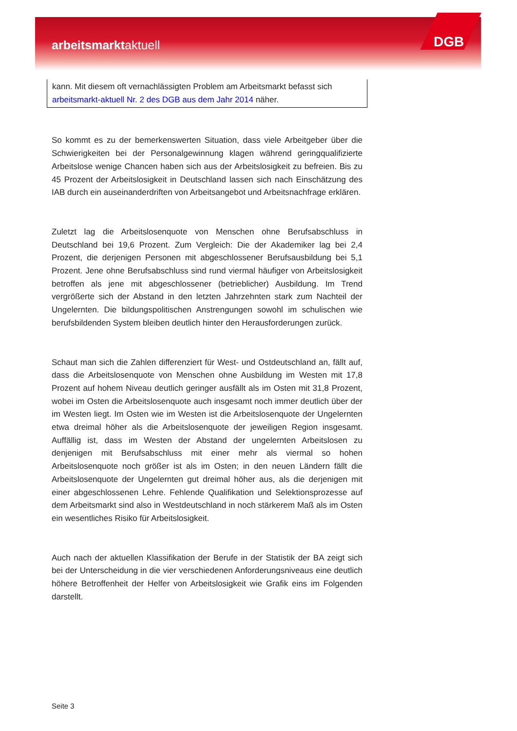arbeitsmarktaktuell DGB
kann. Mit diesem oft vernachlässigten Problem am Arbeitsmarkt befasst sich arbeitsmarkt-aktuell Nr. 2 des DGB aus dem Jahr 2014 näher.
So kommt es zu der bemerkenswerten Situation, dass viele Arbeitgeber über die Schwierigkeiten bei der Personalgewinnung klagen während geringqualifizierte Arbeitslose wenige Chancen haben sich aus der Arbeitslosigkeit zu befreien. Bis zu 45 Prozent der Arbeitslosigkeit in Deutschland lassen sich nach Einschätzung des IAB durch ein auseinanderdriften von Arbeitsangebot und Arbeitsnachfrage erklären.
Zuletzt lag die Arbeitslosenquote von Menschen ohne Berufsabschluss in Deutschland bei 19,6 Prozent. Zum Vergleich: Die der Akademiker lag bei 2,4 Prozent, die derjenigen Personen mit abgeschlossener Berufsausbildung bei 5,1 Prozent. Jene ohne Berufsabschluss sind rund viermal häufiger von Arbeitslosigkeit betroffen als jene mit abgeschlossener (betrieblicher) Ausbildung. Im Trend vergrößerte sich der Abstand in den letzten Jahrzehnten stark zum Nachteil der Ungelernten. Die bildungspolitischen Anstrengungen sowohl im schulischen wie berufsbildenden System bleiben deutlich hinter den Herausforderungen zurück.
Schaut man sich die Zahlen differenziert für West- und Ostdeutschland an, fällt auf, dass die Arbeitslosenquote von Menschen ohne Ausbildung im Westen mit 17,8 Prozent auf hohem Niveau deutlich geringer ausfällt als im Osten mit 31,8 Prozent, wobei im Osten die Arbeitslosenquote auch insgesamt noch immer deutlich über der im Westen liegt. Im Osten wie im Westen ist die Arbeitslosenquote der Ungelernten etwa dreimal höher als die Arbeitslosenquote der jeweiligen Region insgesamt. Auffällig ist, dass im Westen der Abstand der ungelernten Arbeitslosen zu denjenigen mit Berufsabschluss mit einer mehr als viermal so hohen Arbeitslosenquote noch größer ist als im Osten; in den neuen Ländern fällt die Arbeitslosenquote der Ungelernten gut dreimal höher aus, als die derjenigen mit einer abgeschlossenen Lehre. Fehlende Qualifikation und Selektionsprozesse auf dem Arbeitsmarkt sind also in Westdeutschland in noch stärkerem Maß als im Osten ein wesentliches Risiko für Arbeitslosigkeit.
Auch nach der aktuellen Klassifikation der Berufe in der Statistik der BA zeigt sich bei der Unterscheidung in die vier verschiedenen Anforderungsniveaus eine deutlich höhere Betroffenheit der Helfer von Arbeitslosigkeit wie Grafik eins im Folgenden darstellt.
Seite 3